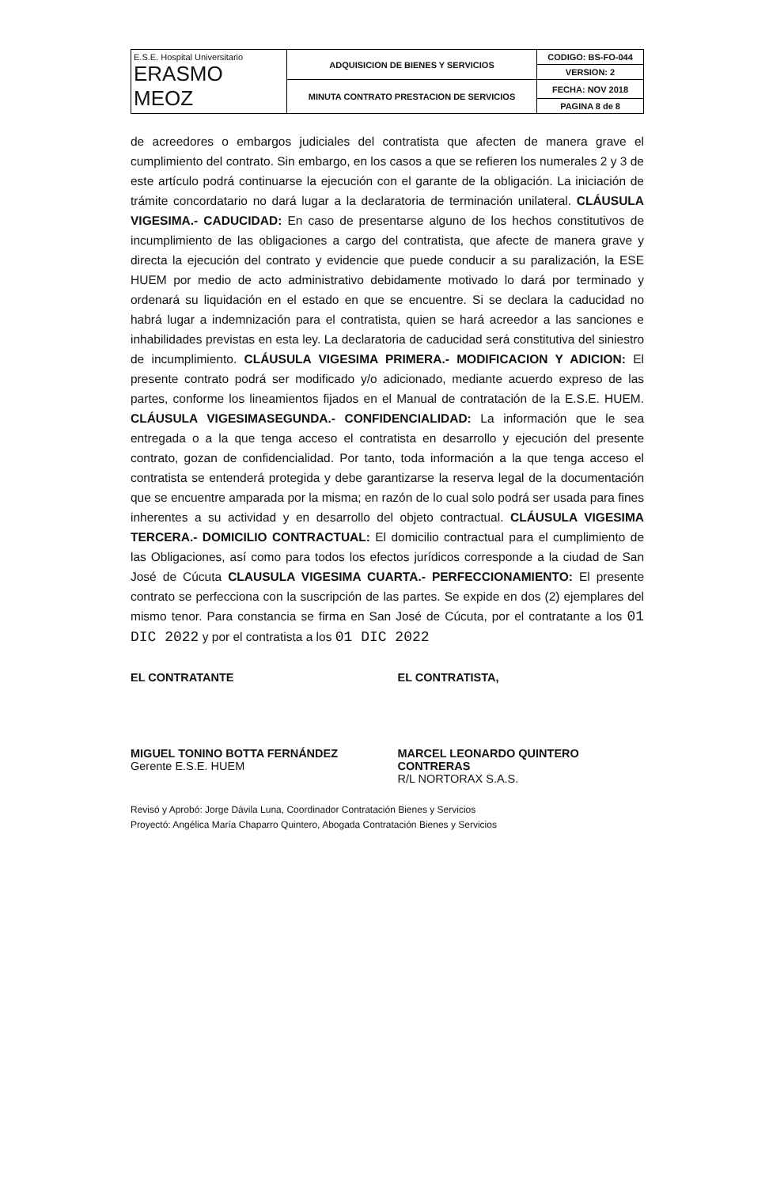| E.S.E. Hospital Universitario ERASMO MEOZ | ADQUISICION DE BIENES Y SERVICIOS | CODIGO: BS-FO-044 |
| | | VERSION: 2 |
| | MINUTA CONTRATO PRESTACION DE SERVICIOS | FECHA: NOV 2018 |
| | | PAGINA 8 de 8 |
de acreedores o embargos judiciales del contratista que afecten de manera grave el cumplimiento del contrato. Sin embargo, en los casos a que se refieren los numerales 2 y 3 de este artículo podrá continuarse la ejecución con el garante de la obligación. La iniciación de trámite concordatario no dará lugar a la declaratoria de terminación unilateral. CLÁUSULA VIGESIMA.- CADUCIDAD: En caso de presentarse alguno de los hechos constitutivos de incumplimiento de las obligaciones a cargo del contratista, que afecte de manera grave y directa la ejecución del contrato y evidencie que puede conducir a su paralización, la ESE HUEM por medio de acto administrativo debidamente motivado lo dará por terminado y ordenará su liquidación en el estado en que se encuentre. Si se declara la caducidad no habrá lugar a indemnización para el contratista, quien se hará acreedor a las sanciones e inhabilidades previstas en esta ley. La declaratoria de caducidad será constitutiva del siniestro de incumplimiento. CLÁUSULA VIGESIMA PRIMERA.- MODIFICACION Y ADICION: El presente contrato podrá ser modificado y/o adicionado, mediante acuerdo expreso de las partes, conforme los lineamientos fijados en el Manual de contratación de la E.S.E. HUEM. CLÁUSULA VIGESIMASEGUNDA.- CONFIDENCIALIDAD: La información que le sea entregada o a la que tenga acceso el contratista en desarrollo y ejecución del presente contrato, gozan de confidencialidad. Por tanto, toda información a la que tenga acceso el contratista se entenderá protegida y debe garantizarse la reserva legal de la documentación que se encuentre amparada por la misma; en razón de lo cual solo podrá ser usada para fines inherentes a su actividad y en desarrollo del objeto contractual. CLÁUSULA VIGESIMA TERCERA.- DOMICILIO CONTRACTUAL: El domicilio contractual para el cumplimiento de las Obligaciones, así como para todos los efectos jurídicos corresponde a la ciudad de San José de Cúcuta CLAUSULA VIGESIMA CUARTA.- PERFECCIONAMIENTO: El presente contrato se perfecciona con la suscripción de las partes. Se expide en dos (2) ejemplares del mismo tenor. Para constancia se firma en San José de Cúcuta, por el contratante a los 01 DIC 2022 y por el contratista a los 01 DIC 2022
EL CONTRATANTE
MIGUEL TONINO BOTTA FERNÁNDEZ
Gerente E.S.E. HUEM
EL CONTRATISTA,
MARCEL LEONARDO QUINTERO CONTRERAS
R/L NORTORAX S.A.S.
Revisó y Aprobó: Jorge Dávila Luna, Coordinador Contratación Bienes y Servicios
Proyectó: Angélica María Chaparro Quintero, Abogada Contratación Bienes y Servicios